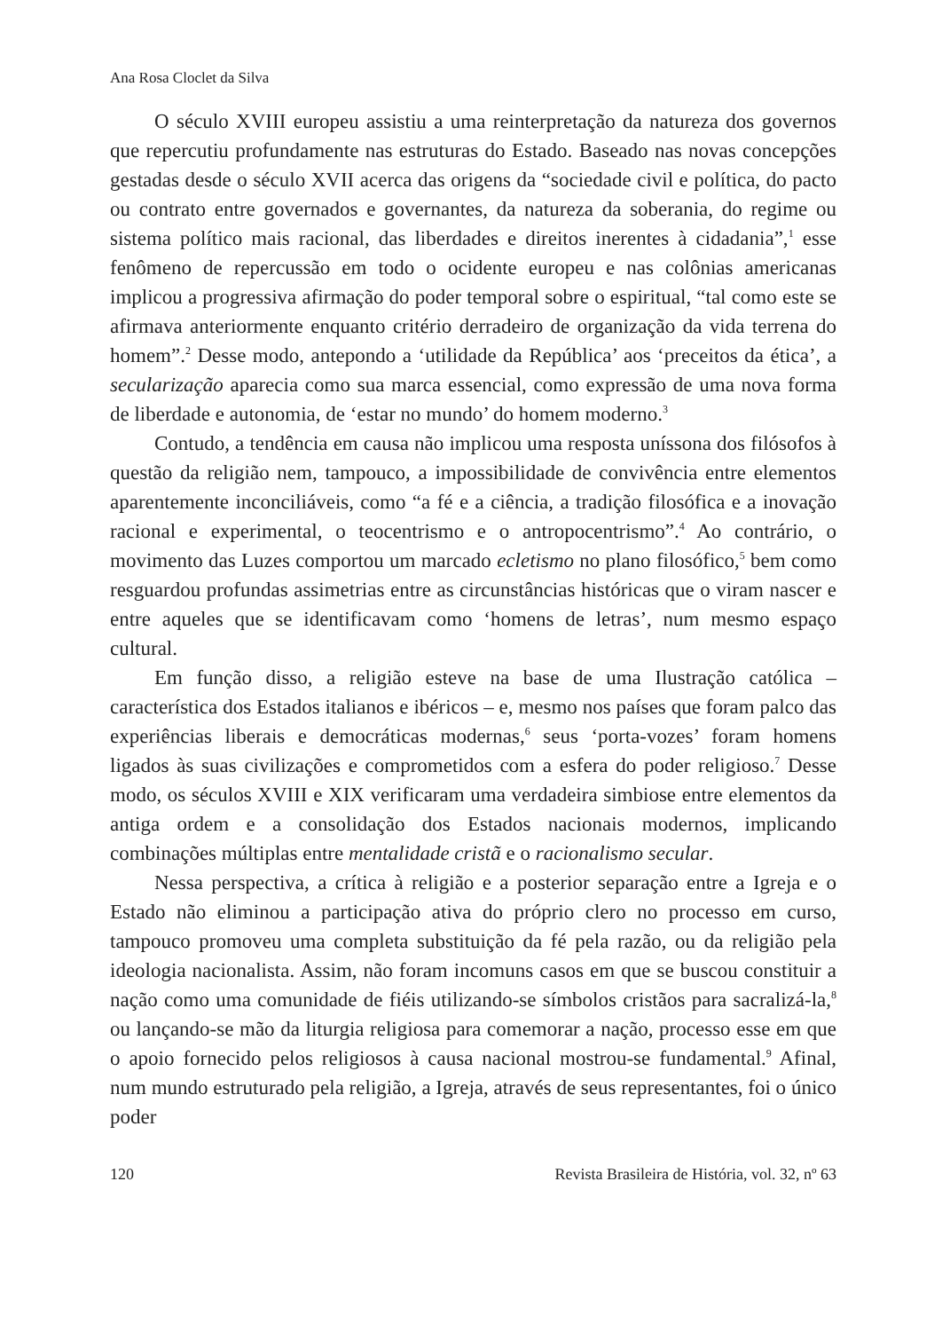Ana Rosa Cloclet da Silva
O século XVIII europeu assistiu a uma reinterpretação da natureza dos governos que repercutiu profundamente nas estruturas do Estado. Baseado nas novas concepções gestadas desde o século XVII acerca das origens da “sociedade civil e política, do pacto ou contrato entre governados e governantes, da natureza da soberania, do regime ou sistema político mais racional, das liberdades e direitos inerentes à cidadania”,<sup>1</sup> esse fenômeno de repercussão em todo o ocidente europeu e nas colônias americanas implicou a progressiva afirmação do poder temporal sobre o espiritual, “tal como este se afirmava anteriormente enquanto critério derradeiro de organização da vida terrena do homem”.<sup>2</sup> Desse modo, antepondo a ‘utilidade da República’ aos ‘preceitos da ética’, a secularização aparecia como sua marca essencial, como expressão de uma nova forma de liberdade e autonomia, de ‘estar no mundo’ do homem moderno.<sup>3</sup>
Contudo, a tendência em causa não implicou uma resposta uníssona dos filósofos à questão da religião nem, tampouco, a impossibilidade de convivência entre elementos aparentemente inconciliáveis, como “a fé e a ciência, a tradição filosófica e a inovação racional e experimental, o teocentrismo e o antropocentrismo”.<sup>4</sup> Ao contrário, o movimento das Luzes comportou um marcado ecletismo no plano filosófico,<sup>5</sup> bem como resguardou profundas assimetrias entre as circunstâncias históricas que o viram nascer e entre aqueles que se identificavam como ‘homens de letras’, num mesmo espaço cultural.
Em função disso, a religião esteve na base de uma Ilustração católica – característica dos Estados italianos e ibéricos – e, mesmo nos países que foram palco das experiências liberais e democráticas modernas,<sup>6</sup> seus ‘porta-vozes’ foram homens ligados às suas civilizações e comprometidos com a esfera do poder religioso.<sup>7</sup> Desse modo, os séculos XVIII e XIX verificaram uma verdadeira simbiose entre elementos da antiga ordem e a consolidação dos Estados nacionais modernos, implicando combinações múltiplas entre mentalidade cristã e o racionalismo secular.
Nessa perspectiva, a crítica à religião e a posterior separação entre a Igreja e o Estado não eliminou a participação ativa do próprio clero no processo em curso, tampouco promoveu uma completa substituição da fé pela razão, ou da religião pela ideologia nacionalista. Assim, não foram incomuns casos em que se buscou constituir a nação como uma comunidade de fiéis utilizando-se símbolos cristãos para sacralizá-la,<sup>8</sup> ou lançando-se mão da liturgia religiosa para comemorar a nação, processo esse em que o apoio fornecido pelos religiosos à causa nacional mostrou-se fundamental.<sup>9</sup> Afinal, num mundo estruturado pela religião, a Igreja, através de seus representantes, foi o único poder
120 Revista Brasileira de História, vol. 32, nº 63